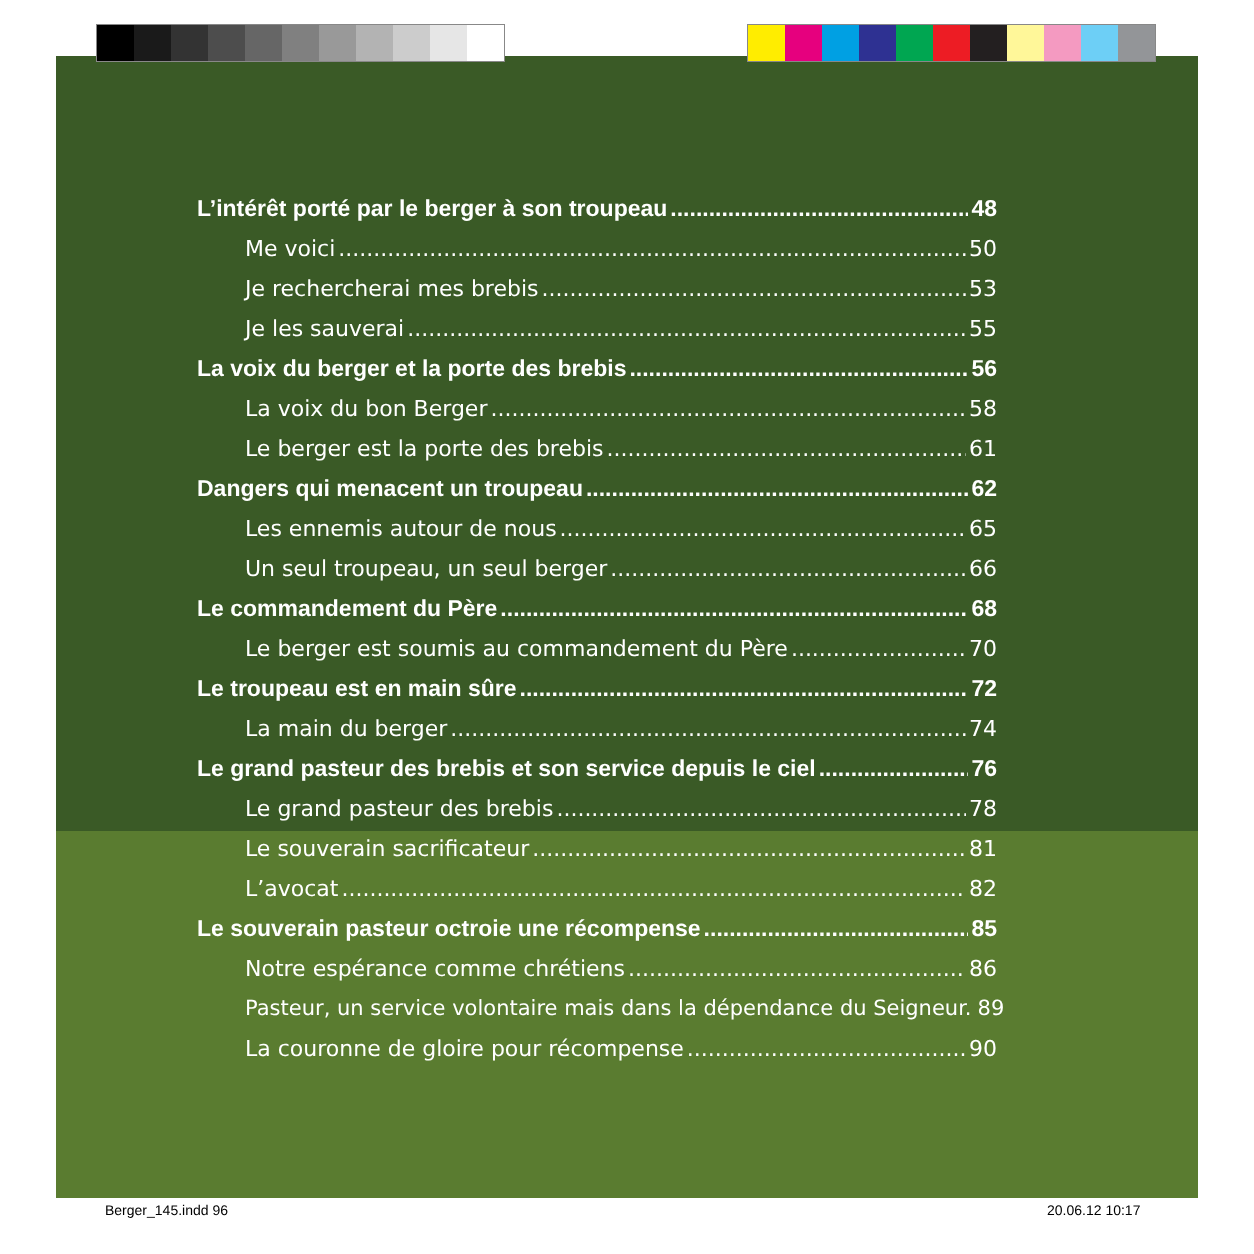L’intérêt porté par le berger à son troupeau 48
Me voici 50
Je rechercherai mes brebis 53
Je les sauverai 55
La voix du berger et la porte des brebis 56
La voix du bon Berger 58
Le berger est la porte des brebis 61
Dangers qui menacent un troupeau 62
Les ennemis autour de nous 65
Un seul troupeau, un seul berger 66
Le commandement du Père 68
Le berger est soumis au commandement du Père 70
Le troupeau est en main sûre 72
La main du berger 74
Le grand pasteur des brebis et son service depuis le ciel 76
Le grand pasteur des brebis 78
Le souverain sacrificateur 81
L’avocat 82
Le souverain pasteur octroie une récompense 85
Notre espérance comme chrétiens 86
Pasteur, un service volontaire mais dans la dépendance du Seigneur. 89
La couronne de gloire pour récompense 90
Berger_145.indd 96 20.06.12 10:17